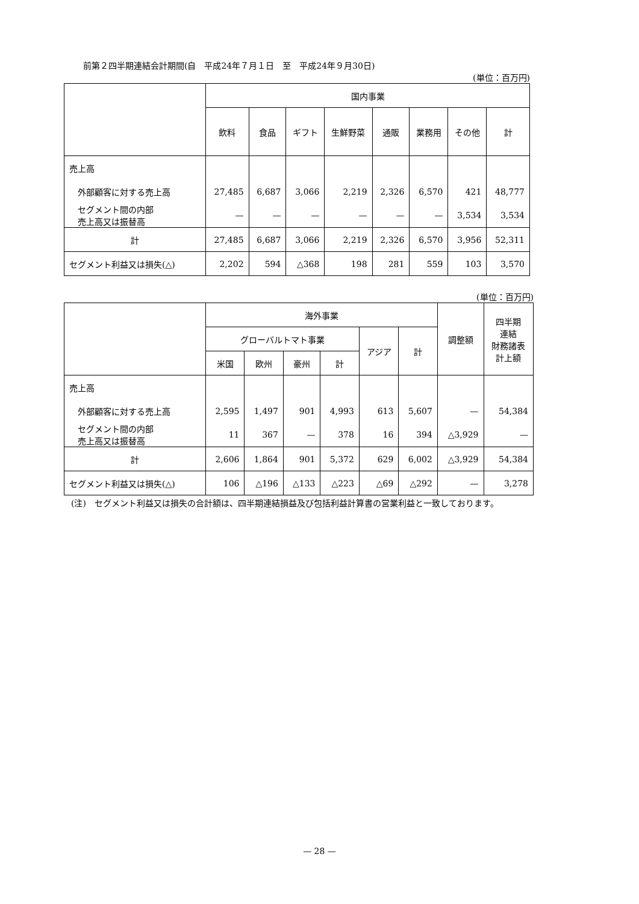前第２四半期連結会計期間(自　平成24年７月１日　至　平成24年９月30日)
(単位：百万円)
| | 国内事業 | | | | | | | |
| --- | --- | --- | --- | --- | --- | --- | --- | --- |
| | 飲料 | 食品 | ギフト | 生鮮野菜 | 通販 | 業務用 | その他 | 計 |
| 売上高 | | | | | | | | |
| 外部顧客に対する売上高 | 27,485 | 6,687 | 3,066 | 2,219 | 2,326 | 6,570 | 421 | 48,777 |
| セグメント間の内部 売上高又は振替高 | — | — | — | — | — | — | 3,534 | 3,534 |
| 計 | 27,485 | 6,687 | 3,066 | 2,219 | 2,326 | 6,570 | 3,956 | 52,311 |
| セグメント利益又は損失(△) | 2,202 | 594 | △368 | 198 | 281 | 559 | 103 | 3,570 |
(単位：百万円)
| | 海外事業 | | | | | | 調整額 | 四半期 連結 財務諸表 計上額 |
| --- | --- | --- | --- | --- | --- | --- | --- | --- |
| | グローバルトマト事業 | | | | アジア | 計 | | |
| | 米国 | 欧州 | 豪州 | 計 | | | | |
| 売上高 | | | | | | | | |
| 外部顧客に対する売上高 | 2,595 | 1,497 | 901 | 4,993 | 613 | 5,607 | — | 54,384 |
| セグメント間の内部 売上高又は振替高 | 11 | 367 | — | 378 | 16 | 394 | △3,929 | — |
| 計 | 2,606 | 1,864 | 901 | 5,372 | 629 | 6,002 | △3,929 | 54,384 |
| セグメント利益又は損失(△) | 106 | △196 | △133 | △223 | △69 | △292 | — | 3,278 |
(注)　セグメント利益又は損失の合計額は、四半期連結損益及び包括利益計算書の営業利益と一致しております。
— 28 —